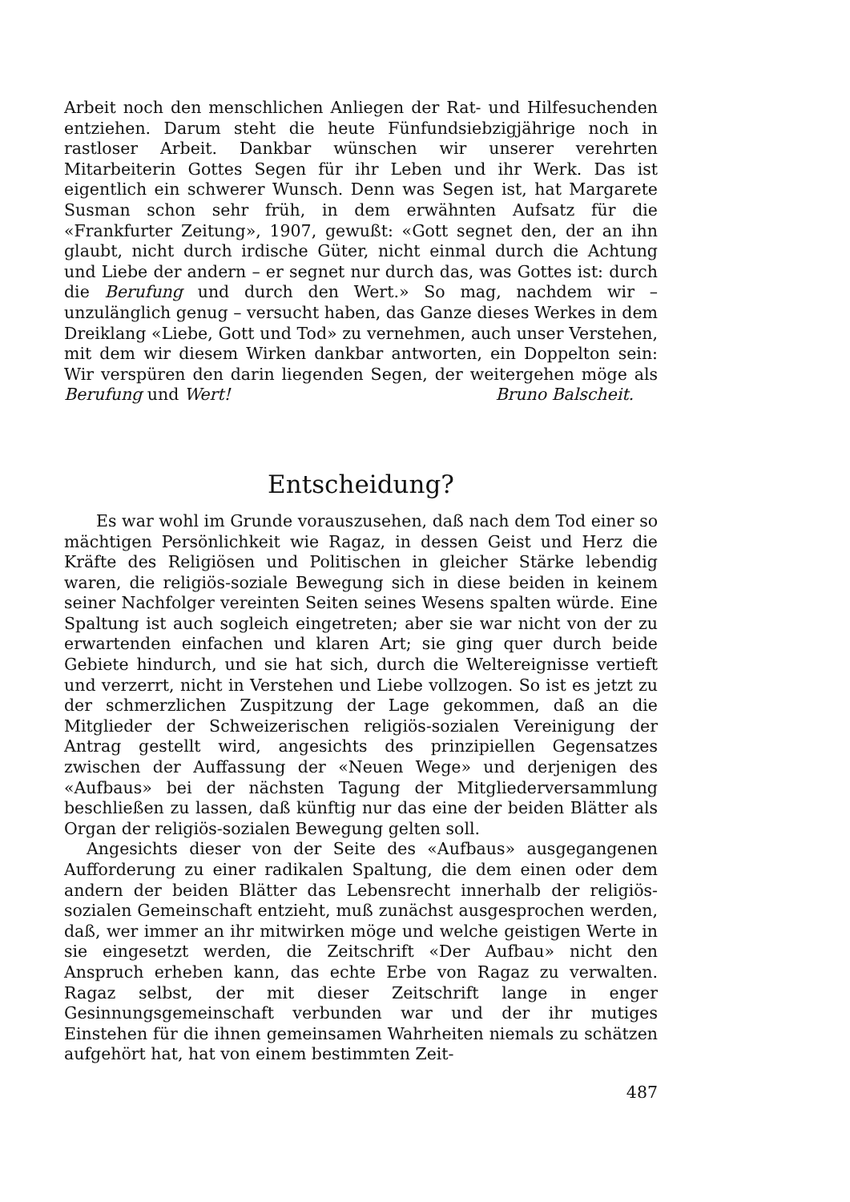Arbeit noch den menschlichen Anliegen der Rat- und Hilfesuchenden entziehen. Darum steht die heute Fünfundsiebzigjährige noch in rastloser Arbeit. Dankbar wünschen wir unserer verehrten Mitarbeiterin Gottes Segen für ihr Leben und ihr Werk. Das ist eigentlich ein schwerer Wunsch. Denn was Segen ist, hat Margarete Susman schon sehr früh, in dem erwähnten Aufsatz für die «Frankfurter Zeitung», 1907, gewußt: «Gott segnet den, der an ihn glaubt, nicht durch irdische Güter, nicht einmal durch die Achtung und Liebe der andern – er segnet nur durch das, was Gottes ist: durch die Berufung und durch den Wert.» So mag, nachdem wir – unzulänglich genug – versucht haben, das Ganze dieses Werkes in dem Dreiklang «Liebe, Gott und Tod» zu vernehmen, auch unser Verstehen, mit dem wir diesem Wirken dankbar antworten, ein Doppelton sein: Wir verspüren den darin liegenden Segen, der weitergehen möge als Berufung und Wert! Bruno Balscheit.
Entscheidung?
Es war wohl im Grunde vorauszusehen, daß nach dem Tod einer so mächtigen Persönlichkeit wie Ragaz, in dessen Geist und Herz die Kräfte des Religiösen und Politischen in gleicher Stärke lebendig waren, die religiös-soziale Bewegung sich in diese beiden in keinem seiner Nachfolger vereinten Seiten seines Wesens spalten würde. Eine Spaltung ist auch sogleich eingetreten; aber sie war nicht von der zu erwartenden einfachen und klaren Art; sie ging quer durch beide Gebiete hindurch, und sie hat sich, durch die Weltereignisse vertieft und verzerrt, nicht in Verstehen und Liebe vollzogen. So ist es jetzt zu der schmerzlichen Zuspitzung der Lage gekommen, daß an die Mitglieder der Schweizerischen religiös-sozialen Vereinigung der Antrag gestellt wird, angesichts des prinzipiellen Gegensatzes zwischen der Auffassung der «Neuen Wege» und derjenigen des «Aufbaus» bei der nächsten Tagung der Mitgliederversammlung beschließen zu lassen, daß künftig nur das eine der beiden Blätter als Organ der religiös-sozialen Bewegung gelten soll.
Angesichts dieser von der Seite des «Aufbaus» ausgegangenen Aufforderung zu einer radikalen Spaltung, die dem einen oder dem andern der beiden Blätter das Lebensrecht innerhalb der religiös-sozialen Gemeinschaft entzieht, muß zunächst ausgesprochen werden, daß, wer immer an ihr mitwirken möge und welche geistigen Werte in sie eingesetzt werden, die Zeitschrift «Der Aufbau» nicht den Anspruch erheben kann, das echte Erbe von Ragaz zu verwalten. Ragaz selbst, der mit dieser Zeitschrift lange in enger Gesinnungsgemeinschaft verbunden war und der ihr mutiges Einstehen für die ihnen gemeinsamen Wahrheiten niemals zu schätzen aufgehört hat, hat von einem bestimmten Zeit-
487